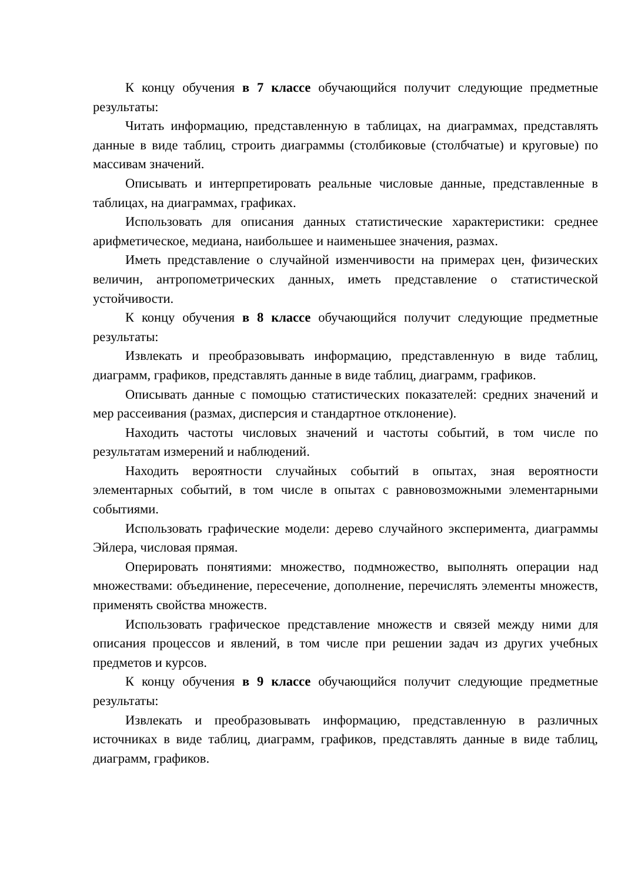К концу обучения в 7 классе обучающийся получит следующие предметные результаты:
Читать информацию, представленную в таблицах, на диаграммах, представлять данные в виде таблиц, строить диаграммы (столбиковые (столбчатые) и круговые) по массивам значений.
Описывать и интерпретировать реальные числовые данные, представленные в таблицах, на диаграммах, графиках.
Использовать для описания данных статистические характеристики: среднее арифметическое, медиана, наибольшее и наименьшее значения, размах.
Иметь представление о случайной изменчивости на примерах цен, физических величин, антропометрических данных, иметь представление о статистической устойчивости.
К концу обучения в 8 классе обучающийся получит следующие предметные результаты:
Извлекать и преобразовывать информацию, представленную в виде таблиц, диаграмм, графиков, представлять данные в виде таблиц, диаграмм, графиков.
Описывать данные с помощью статистических показателей: средних значений и мер рассеивания (размах, дисперсия и стандартное отклонение).
Находить частоты числовых значений и частоты событий, в том числе по результатам измерений и наблюдений.
Находить вероятности случайных событий в опытах, зная вероятности элементарных событий, в том числе в опытах с равновозможными элементарными событиями.
Использовать графические модели: дерево случайного эксперимента, диаграммы Эйлера, числовая прямая.
Оперировать понятиями: множество, подмножество, выполнять операции над множествами: объединение, пересечение, дополнение, перечислять элементы множеств, применять свойства множеств.
Использовать графическое представление множеств и связей между ними для описания процессов и явлений, в том числе при решении задач из других учебных предметов и курсов.
К концу обучения в 9 классе обучающийся получит следующие предметные результаты:
Извлекать и преобразовывать информацию, представленную в различных источниках в виде таблиц, диаграмм, графиков, представлять данные в виде таблиц, диаграмм, графиков.